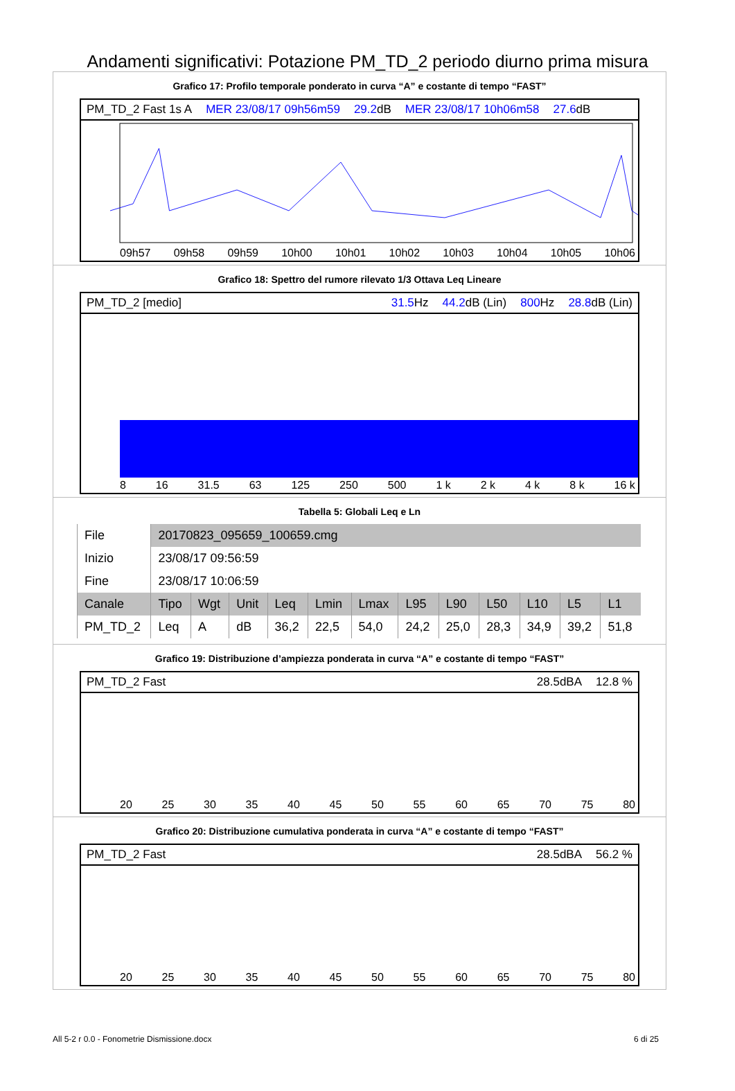Andamenti significativi: Potazione PM_TD_2 periodo diurno prima misura
Grafico 17: Profilo temporale ponderato in curva “A” e costante di tempo “FAST”
PM_TD_2 Fast 1s A MER 23/08/17 09h56m59 29.2dB MER 23/08/17 10h06m58 27.6dB
09h57 09h58 09h59 10h00 10h01 10h02 10h03 10h04 10h05 10h06
Grafico 18: Spettro del rumore rilevato 1/3 Ottava Leq Lineare
PM_TD_2 [medio] 31.5 Hz 44.2dB (Lin) 800 Hz 28.8dB (Lin)
8 16 31.5 63 125 250 500 1 k 2 k 4 k 8 k 16 k
Tabella 5: Globali Leq e Ln
| File | 20170823_095659_100659.cmg | | | | | | | | | | | |
| Inizio | 23/08/17 09:56:59 | | | | | | | | | | | |
| Fine | 23/08/17 10:06:59 | | | | | | | | | | | |
| Canale | Tipo | Wgt | Unit | Leq | Lmin | Lmax | L95 | L90 | L50 | L10 | L5 | L1 |
| PM_TD_2 | Leq | A | dB | 36,2 | 22,5 | 54,0 | 24,2 | 25,0 | 28,3 | 34,9 | 39,2 | 51,8 |
Grafico 19: Distribuzione d’ampiezza ponderata in curva “A” e costante di tempo “FAST”
PM_TD_2 Fast 28.5dBA 12.8 %
20 25 30 35 40 45 50 55 60 65 70 75 80
Grafico 20: Distribuzione cumulativa ponderata in curva “A” e costante di tempo “FAST”
PM_TD_2 Fast 28.5dBA 56.2 %
20 25 30 35 40 45 50 55 60 65 70 75 80
All 5-2 r 0.0 - Fonometrie Dismissione.docx 6 di 25